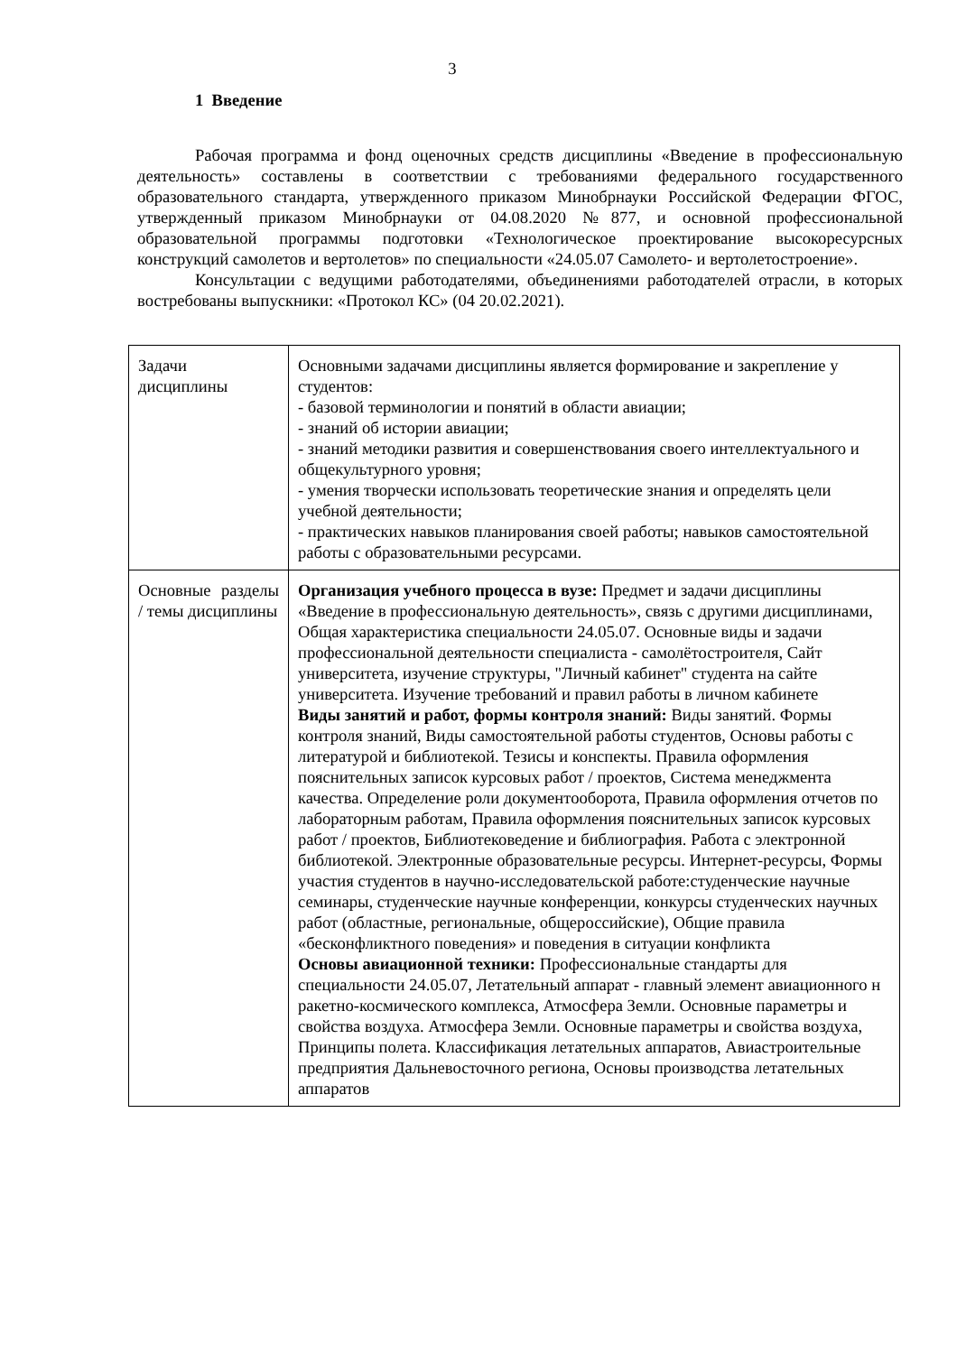3
1 Введение
Рабочая программа и фонд оценочных средств дисциплины «Введение в профессиональную деятельность» составлены в соответствии с требованиями федерального государственного образовательного стандарта, утвержденного приказом Минобрнауки Российской Федерации ФГОС, утвержденный приказом Минобрнауки от 04.08.2020 №877, и основной профессиональной образовательной программы подготовки «Технологическое проектирование высокоресурсных конструкций самолетов и вертолетов» по специальности «24.05.07 Самолето- и вертолетостроение».
Консультации с ведущими работодателями, объединениями работодателей отрасли, в которых востребованы выпускники: «Протокол КС» (04 20.02.2021).
| Задачи дисциплины | Основными задачами дисциплины является формирование и закрепление у студентов: - базовой терминологии и понятий в области авиации; - знаний об истории авиации; - знаний методики развития и совершенствования своего интеллектуального и общекультурного уровня; - умения творчески использовать теоретические знания и определять цели учебной деятельности; - практических навыков планирования своей работы; навыков самостоятельной работы с образовательными ресурсами. |
| Основные разделы / темы дисциплины | Организация учебного процесса в вузе: Предмет и задачи дисциплины «Введение в профессиональную деятельность», связь с другими дисциплинами, Общая характеристика специальности 24.05.07. Основные виды и задачи профессиональной деятельности специалиста - самолётостроителя, Сайт университета, изучение структуры, "Личный кабинет" студента на сайте университета. Изучение требований и правил работы в личном кабинете Виды занятий и работ, формы контроля знаний: Виды занятий. Формы контроля знаний, Виды самостоятельной работы студентов, Основы работы с литературой и библиотекой. Тезисы и конспекты. Правила оформления пояснительных записок курсовых работ / проектов, Система менеджмента качества. Определение роли документооборота, Правила оформления отчетов по лабораторным работам, Правила оформления пояснительных записок курсовых работ / проектов, Библиотековедение и библиография. Работа с электронной библиотекой. Электронные образовательные ресурсы. Интернет-ресурсы, Формы участия студентов в научно-исследовательской работе:студенческие научные семинары, студенческие научные конференции, конкурсы студенческих научных работ (областные, региональные, общероссийские), Общие правила «бесконфликтного поведения» и поведения в ситуации конфликта Основы авиационной техники: Профессиональные стандарты для специальности 24.05.07, Летательный аппарат - главный элемент авиационного н ракетно-космического комплекса, Атмосфера Земли. Основные параметры и свойства воздуха. Атмосфера Земли. Основные параметры и свойства воздуха, Принципы полета. Классификация летательных аппаратов, Авиастроительные предприятия Дальневосточного региона, Основы производства летательных аппаратов |